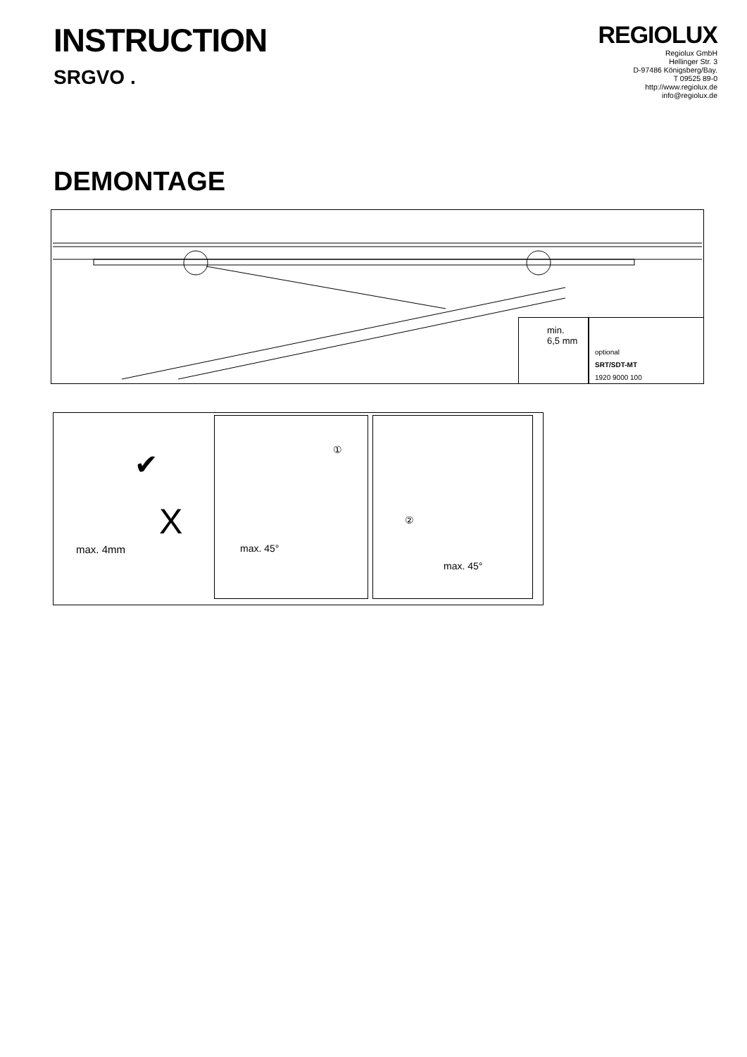INSTRUCTION
SRGVO .
REGIOLUX
Regiolux GmbH
Hellinger Str. 3
D-97486 Königsberg/Bay.
T 09525 89-0
http://www.regiolux.de
info@regiolux.de
DEMONTAGE
min.
6,5 mm
optional
SRT/SDT-MT
1920 9000 100
max. 4mm
X
✔
①
max. 45°
②
max. 45°